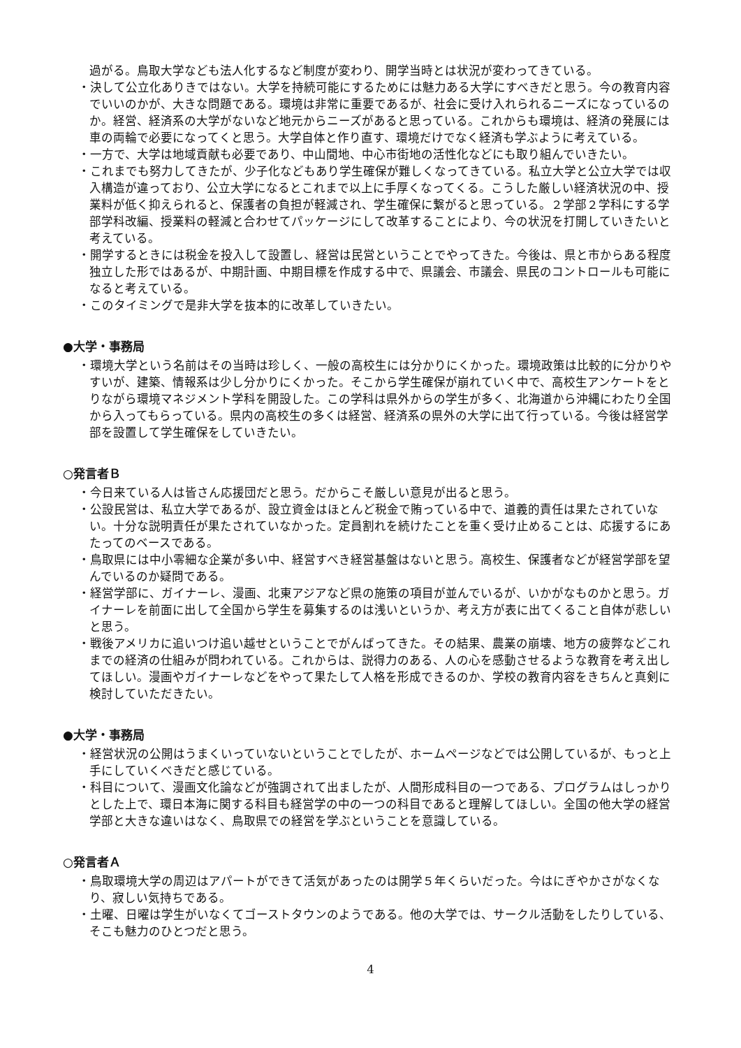過がる。鳥取大学なども法人化するなど制度が変わり、開学当時とは状況が変わってきている。
・決して公立化ありきではない。大学を持続可能にするためには魅力ある大学にすべきだと思う。今の教育内容でいいのかが、大きな問題である。環境は非常に重要であるが、社会に受け入れられるニーズになっているのか。経営、経済系の大学がないなど地元からニーズがあると思っている。これからも環境は、経済の発展には車の両輪で必要になってくと思う。大学自体と作り直す、環境だけでなく経済も学ぶように考えている。
・一方で、大学は地域貢献も必要であり、中山間地、中心市街地の活性化などにも取り組んでいきたい。
・これまでも努力してきたが、少子化などもあり学生確保が難しくなってきている。私立大学と公立大学では収入構造が違っており、公立大学になるとこれまで以上に手厚くなってくる。こうした厳しい経済状況の中、授業料が低く抑えられると、保護者の負担が軽減され、学生確保に繋がると思っている。２学部２学科にする学部学科改編、授業料の軽減と合わせてパッケージにして改革することにより、今の状況を打開していきたいと考えている。
・開学するときには税金を投入して設置し、経営は民営ということでやってきた。今後は、県と市からある程度独立した形ではあるが、中期計画、中期目標を作成する中で、県議会、市議会、県民のコントロールも可能になると考えている。
・このタイミングで是非大学を抜本的に改革していきたい。
●大学・事務局
・環境大学という名前はその当時は珍しく、一般の高校生には分かりにくかった。環境政策は比較的に分かりやすいが、建築、情報系は少し分かりにくかった。そこから学生確保が崩れていく中で、高校生アンケートをとりながら環境マネジメント学科を開設した。この学科は県外からの学生が多く、北海道から沖縄にわたり全国から入ってもらっている。県内の高校生の多くは経営、経済系の県外の大学に出て行っている。今後は経営学部を設置して学生確保をしていきたい。
○発言者Ｂ
・今日来ている人は皆さん応援団だと思う。だからこそ厳しい意見が出ると思う。
・公設民営は、私立大学であるが、設立資金はほとんど税金で賄っている中で、道義的責任は果たされていない。十分な説明責任が果たされていなかった。定員割れを続けたことを重く受け止めることは、応援するにあたってのベースである。
・鳥取県には中小零細な企業が多い中、経営すべき経営基盤はないと思う。高校生、保護者などが経営学部を望んでいるのか疑問である。
・経営学部に、ガイナーレ、漫画、北東アジアなど県の施策の項目が並んでいるが、いかがなものかと思う。ガイナーレを前面に出して全国から学生を募集するのは浅いというか、考え方が表に出てくること自体が悲しいと思う。
・戦後アメリカに追いつけ追い越せということでがんばってきた。その結果、農業の崩壊、地方の疲弊などこれまでの経済の仕組みが問われている。これからは、説得力のある、人の心を感動させるような教育を考え出してほしい。漫画やガイナーレなどをやって果たして人格を形成できるのか、学校の教育内容をきちんと真剣に検討していただきたい。
●大学・事務局
・経営状況の公開はうまくいっていないということでしたが、ホームページなどでは公開しているが、もっと上手にしていくべきだと感じている。
・科目について、漫画文化論などが強調されて出ましたが、人間形成科目の一つである、プログラムはしっかりとした上で、環日本海に関する科目も経営学の中の一つの科目であると理解してほしい。全国の他大学の経営学部と大きな違いはなく、鳥取県での経営を学ぶということを意識している。
○発言者Ａ
・鳥取環境大学の周辺はアパートができて活気があったのは開学５年くらいだった。今はにぎやかさがなくなり、寂しい気持ちである。
・土曜、日曜は学生がいなくてゴーストタウンのようである。他の大学では、サークル活動をしたりしている、そこも魅力のひとつだと思う。
4